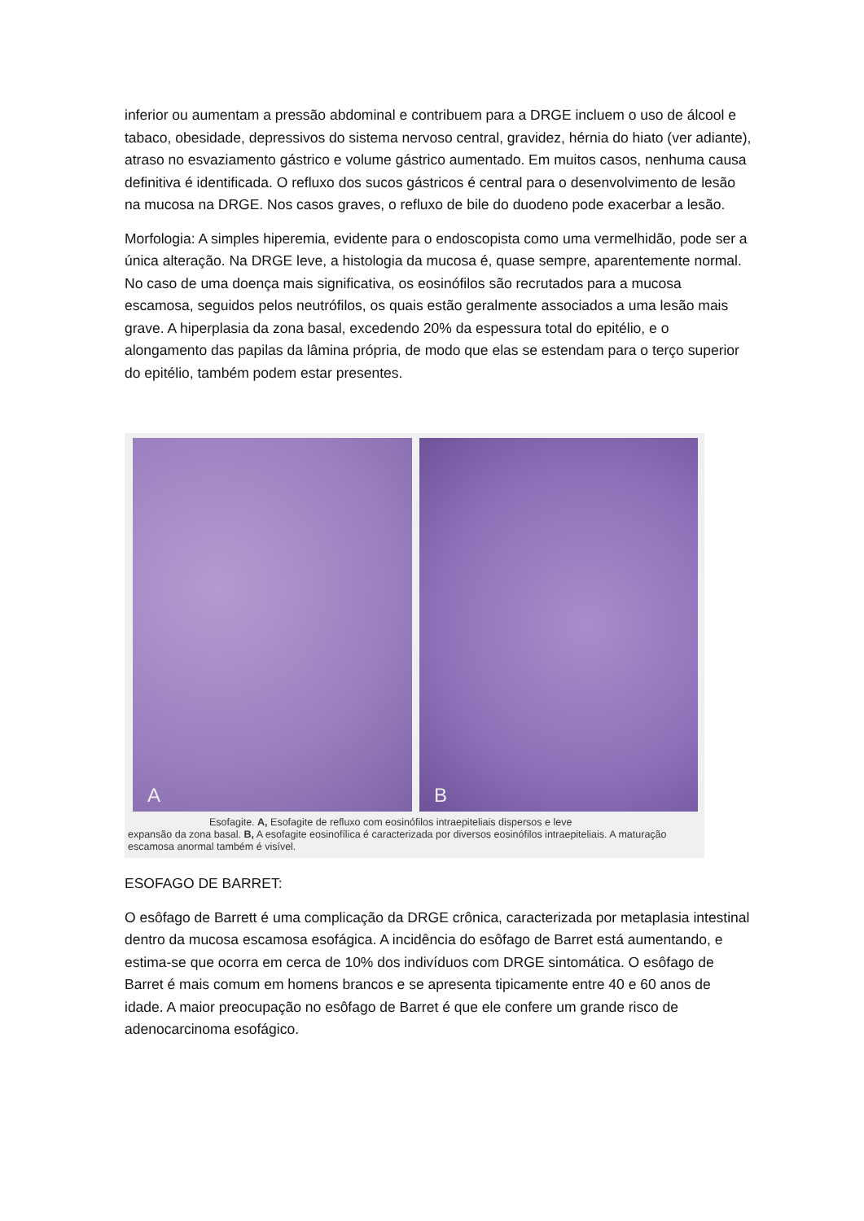inferior ou aumentam a pressão abdominal e contribuem para a DRGE incluem o uso de álcool e tabaco, obesidade, depressivos do sistema nervoso central, gravidez, hérnia do hiato (ver adiante), atraso no esvaziamento gástrico e volume gástrico aumentado. Em muitos casos, nenhuma causa definitiva é identificada. O refluxo dos sucos gástricos é central para o desenvolvimento de lesão na mucosa na DRGE. Nos casos graves, o refluxo de bile do duodeno pode exacerbar a lesão.
Morfologia: A simples hiperemia, evidente para o endoscopista como uma vermelhidão, pode ser a única alteração. Na DRGE leve, a histologia da mucosa é, quase sempre, aparentemente normal. No caso de uma doença mais significativa, os eosinófilos são recrutados para a mucosa escamosa, seguidos pelos neutrófilos, os quais estão geralmente associados a uma lesão mais grave. A hiperplasia da zona basal, excedendo 20% da espessura total do epitélio, e o alongamento das papilas da lâmina própria, de modo que elas se estendam para o terço superior do epitélio, também podem estar presentes.
A
B
Esofagite. A, Esofagite de refluxo com eosinófilos intraepiteliais dispersos e leve
expansão da zona basal. B, A esofagite eosinofílica é caracterizada por diversos eosinófilos intraepiteliais. A maturação escamosa anormal também é visível.
ESOFAGO DE BARRET:
O esôfago de Barrett é uma complicação da DRGE crônica, caracterizada por metaplasia intestinal dentro da mucosa escamosa esofágica. A incidência do esôfago de Barret está aumentando, e estima-se que ocorra em cerca de 10% dos indivíduos com DRGE sintomática. O esôfago de Barret é mais comum em homens brancos e se apresenta tipicamente entre 40 e 60 anos de idade. A maior preocupação no esôfago de Barret é que ele confere um grande risco de adenocarcinoma esofágico.